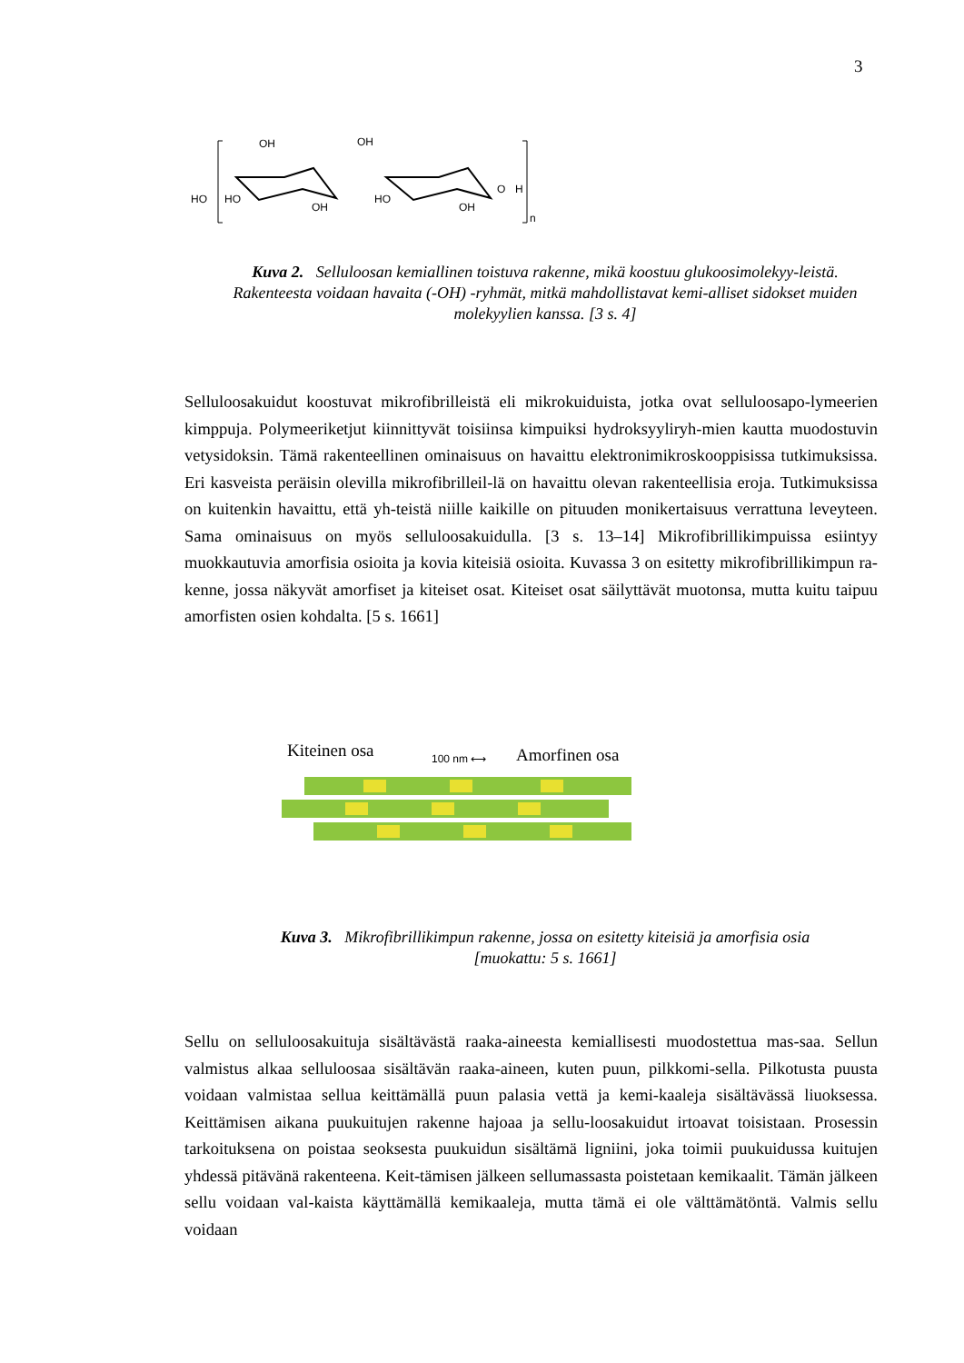3
HO
HO
OH
OH
OH
HO
OH
O
H
n
Kuva 2. Selluloosan kemiallinen toistuva rakenne, mikä koostuu glukoosimolekyy-leistä. Rakenteesta voidaan havaita (-OH) -ryhmät, mitkä mahdollistavat kemi-alliset sidokset muiden molekyylien kanssa. [3 s. 4]
Selluloosakuidut koostuvat mikrofibrilleistä eli mikrokuiduista, jotka ovat selluloosapo-lymeerien kimppuja. Polymeeriketjut kiinnittyvät toisiinsa kimpuiksi hydroksyyliryh-mien kautta muodostuvin vetysidoksin. Tämä rakenteellinen ominaisuus on havaittu elektronimikroskooppisissa tutkimuksissa. Eri kasveista peräisin olevilla mikrofibrilleil-lä on havaittu olevan rakenteellisia eroja. Tutkimuksissa on kuitenkin havaittu, että yh-teistä niille kaikille on pituuden monikertaisuus verrattuna leveyteen. Sama ominaisuus on myös selluloosakuidulla. [3 s. 13–14] Mikrofibrillikimpuissa esiintyy muokkautuvia amorfisia osioita ja kovia kiteisiä osioita. Kuvassa 3 on esitetty mikrofibrillikimpun ra-kenne, jossa näkyvät amorfiset ja kiteiset osat. Kiteiset osat säilyttävät muotonsa, mutta kuitu taipuu amorfisten osien kohdalta. [5 s. 1661]
Kiteinen osa Amorfinen osa
100 nm ⟷
Kuva 3. Mikrofibrillikimpun rakenne, jossa on esitetty kiteisiä ja amorfisia osia
[muokattu: 5 s. 1661]
Sellu on selluloosakuituja sisältävästä raaka-aineesta kemiallisesti muodostettua mas-saa. Sellun valmistus alkaa selluloosaa sisältävän raaka-aineen, kuten puun, pilkkomi-sella. Pilkotusta puusta voidaan valmistaa sellua keittämällä puun palasia vettä ja kemi-kaaleja sisältävässä liuoksessa. Keittämisen aikana puukuitujen rakenne hajoaa ja sellu-loosakuidut irtoavat toisistaan. Prosessin tarkoituksena on poistaa seoksesta puukuidun sisältämä ligniini, joka toimii puukuidussa kuitujen yhdessä pitävänä rakenteena. Keit-tämisen jälkeen sellumassasta poistetaan kemikaalit. Tämän jälkeen sellu voidaan val-kaista käyttämällä kemikaaleja, mutta tämä ei ole välttämätöntä. Valmis sellu voidaan